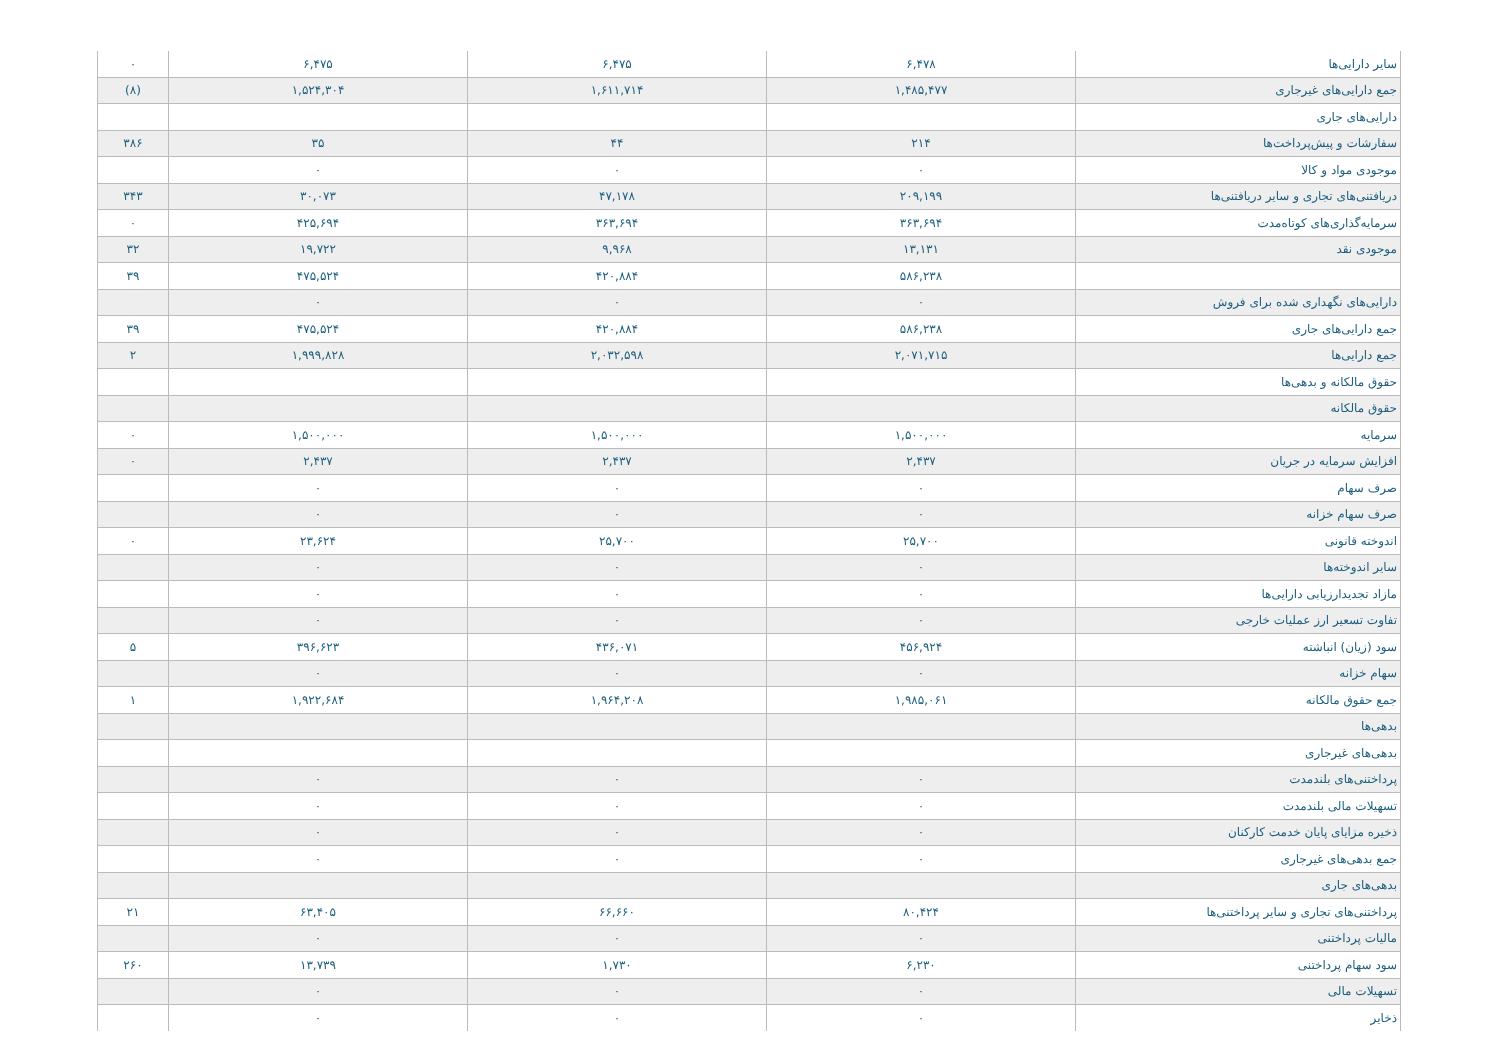| سایر دارایی‌ها | ۶,۴۷۸ | ۶,۴۷۵ | ۶,۴۷۵ | ۰ |
| جمع دارایی‌های غیرجاری | ۱,۴۸۵,۴۷۷ | ۱,۶۱۱,۷۱۴ | ۱,۵۲۴,۳۰۴ | (۸) |
| دارایی‌های جاری | | | | |
| سفارشات و پیش‌پرداخت‌ها | ۲۱۴ | ۴۴ | ۳۵ | ۳۸۶ |
| موجودی مواد و کالا | ۰ | ۰ | ۰ | |
| دریافتنی‌های تجاری و سایر دریافتنی‌ها | ۲۰۹,۱۹۹ | ۴۷,۱۷۸ | ۳۰,۰۷۳ | ۳۴۳ |
| سرمایه‌گذاری‌های کوتاه‌مدت | ۳۶۳,۶۹۴ | ۳۶۳,۶۹۴ | ۴۲۵,۶۹۴ | ۰ |
| موجودی نقد | ۱۳,۱۳۱ | ۹,۹۶۸ | ۱۹,۷۲۲ | ۳۲ |
| | ۵۸۶,۲۳۸ | ۴۲۰,۸۸۴ | ۴۷۵,۵۲۴ | ۳۹ |
| دارایی‌های نگهداری شده برای فروش | ۰ | ۰ | ۰ | |
| جمع دارایی‌های جاری | ۵۸۶,۲۳۸ | ۴۲۰,۸۸۴ | ۴۷۵,۵۲۴ | ۳۹ |
| جمع دارایی‌ها | ۲,۰۷۱,۷۱۵ | ۲,۰۳۲,۵۹۸ | ۱,۹۹۹,۸۲۸ | ۲ |
| حقوق مالکانه و بدهی‌ها | | | | |
| حقوق مالکانه | | | | |
| سرمایه | ۱,۵۰۰,۰۰۰ | ۱,۵۰۰,۰۰۰ | ۱,۵۰۰,۰۰۰ | ۰ |
| افزایش سرمایه در جریان | ۲,۴۳۷ | ۲,۴۳۷ | ۲,۴۳۷ | ۰ |
| صرف سهام | ۰ | ۰ | ۰ | |
| صرف سهام خزانه | ۰ | ۰ | ۰ | |
| اندوخته قانونی | ۲۵,۷۰۰ | ۲۵,۷۰۰ | ۲۳,۶۲۴ | ۰ |
| سایر اندوخته‌ها | ۰ | ۰ | ۰ | |
| مازاد تجدیدارزیابی دارایی‌ها | ۰ | ۰ | ۰ | |
| تفاوت تسعیر ارز عملیات خارجی | ۰ | ۰ | ۰ | |
| سود (زیان) انباشته | ۴۵۶,۹۲۴ | ۴۳۶,۰۷۱ | ۳۹۶,۶۲۳ | ۵ |
| سهام خزانه | ۰ | ۰ | ۰ | |
| جمع حقوق مالکانه | ۱,۹۸۵,۰۶۱ | ۱,۹۶۴,۲۰۸ | ۱,۹۲۲,۶۸۴ | ۱ |
| بدهی‌ها | | | | |
| بدهی‌های غیرجاری | | | | |
| پرداختنی‌های بلندمدت | ۰ | ۰ | ۰ | |
| تسهیلات مالی بلندمدت | ۰ | ۰ | ۰ | |
| ذخیره مزایای پایان خدمت کارکنان | ۰ | ۰ | ۰ | |
| جمع بدهی‌های غیرجاری | ۰ | ۰ | ۰ | |
| بدهی‌های جاری | | | | |
| پرداختنی‌های تجاری و سایر پرداختنی‌ها | ۸۰,۴۲۴ | ۶۶,۶۶۰ | ۶۳,۴۰۵ | ۲۱ |
| مالیات پرداختنی | ۰ | ۰ | ۰ | |
| سود سهام پرداختنی | ۶,۲۳۰ | ۱,۷۳۰ | ۱۳,۷۳۹ | ۲۶۰ |
| تسهیلات مالی | ۰ | ۰ | ۰ | |
| ذخایر | ۰ | ۰ | ۰ | |